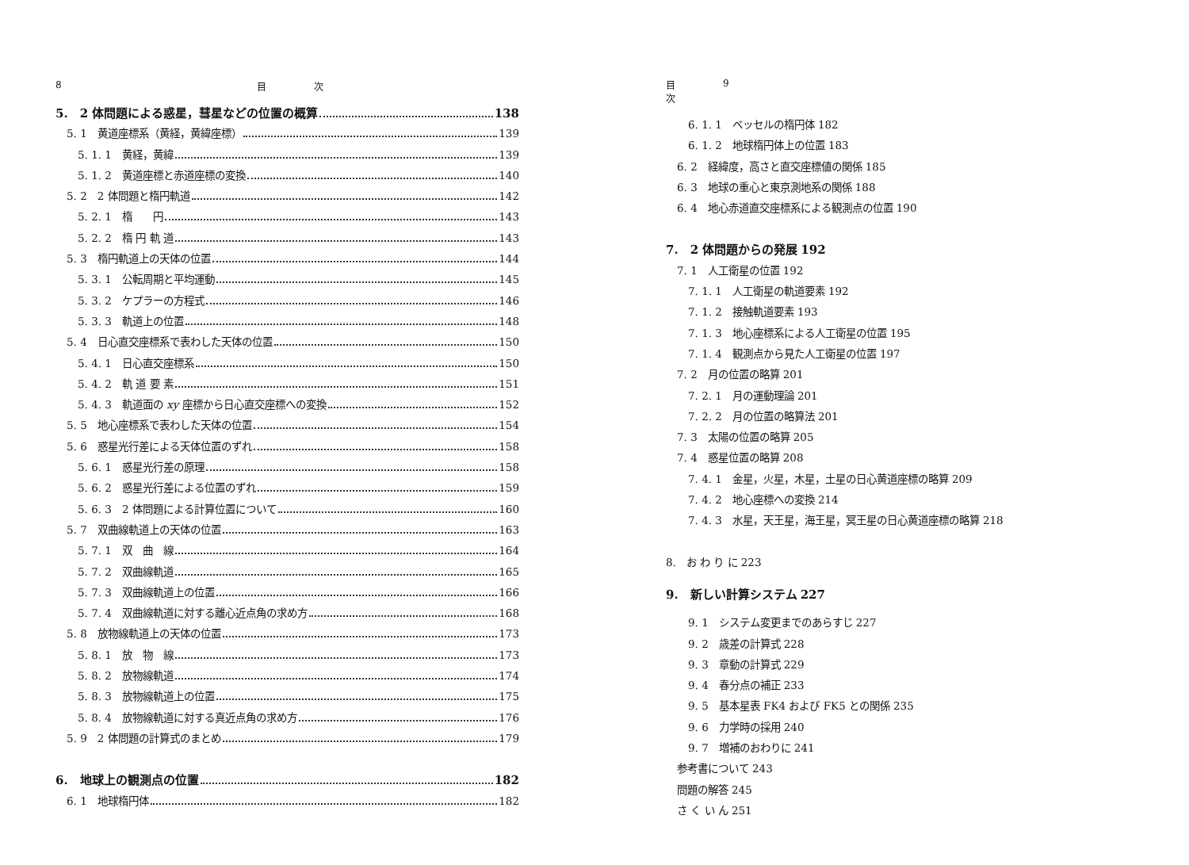8 目　　　　　次
5.　2 体問題による惑星，彗星などの位置の概算 138
5. 1　黄道座標系（黄経，黄緯座標） 139
5. 1. 1　黄経，黄緯 139
5. 1. 2　黄道座標と赤道座標の変換 140
5. 2　2 体問題と楕円軌道 142
5. 2. 1　楕　　円 143
5. 2. 2　楕 円 軌 道 143
5. 3　楕円軌道上の天体の位置 144
5. 3. 1　公転周期と平均運動 145
5. 3. 2　ケプラーの方程式 146
5. 3. 3　軌道上の位置 148
5. 4　日心直交座標系で表わした天体の位置 150
5. 4. 1　日心直交座標系 150
5. 4. 2　軌 道 要 素 151
5. 4. 3　軌道面の xy 座標から日心直交座標への変換 152
5. 5　地心座標系で表わした天体の位置 154
5. 6　惑星光行差による天体位置のずれ 158
5. 6. 1　惑星光行差の原理 158
5. 6. 2　惑星光行差による位置のずれ 159
5. 6. 3　2 体問題による計算位置について 160
5. 7　双曲線軌道上の天体の位置 163
5. 7. 1　双　曲　線 164
5. 7. 2　双曲線軌道 165
5. 7. 3　双曲線軌道上の位置 166
5. 7. 4　双曲線軌道に対する離心近点角の求め方 168
5. 8　放物線軌道上の天体の位置 173
5. 8. 1　放　物　線 173
5. 8. 2　放物線軌道 174
5. 8. 3　放物線軌道上の位置 175
5. 8. 4　放物線軌道に対する真近点角の求め方 176
5. 9　2 体問題の計算式のまとめ 179
6.　地球上の観測点の位置 182
6. 1　地球楕円体 182
目　　　　　次 9
6. 1. 1　ベッセルの楕円体 182
6. 1. 2　地球楕円体上の位置 183
6. 2　経緯度，高さと直交座標値の関係 185
6. 3　地球の重心と東京測地系の関係 188
6. 4　地心赤道直交座標系による観測点の位置 190
7.　2 体問題からの発展 192
7. 1　人工衛星の位置 192
7. 1. 1　人工衛星の軌道要素 192
7. 1. 2　接触軌道要素 193
7. 1. 3　地心座標系による人工衛星の位置 195
7. 1. 4　観測点から見た人工衛星の位置 197
7. 2　月の位置の略算 201
7. 2. 1　月の運動理論 201
7. 2. 2　月の位置の略算法 201
7. 3　太陽の位置の略算 205
7. 4　惑星位置の略算 208
7. 4. 1　金星，火星，木星，土星の日心黄道座標の略算 209
7. 4. 2　地心座標への変換 214
7. 4. 3　水星，天王星，海王星，冥王星の日心黄道座標の略算 218
8.　お わ り に 223
9.　新しい計算システム 227
9. 1　システム変更までのあらすじ 227
9. 2　歳差の計算式 228
9. 3　章動の計算式 229
9. 4　春分点の補正 233
9. 5　基本星表 FK4 および FK5 との関係 235
9. 6　力学時の採用 240
9. 7　増補のおわりに 241
参考書について 243
問題の解答 245
さ く い ん 251